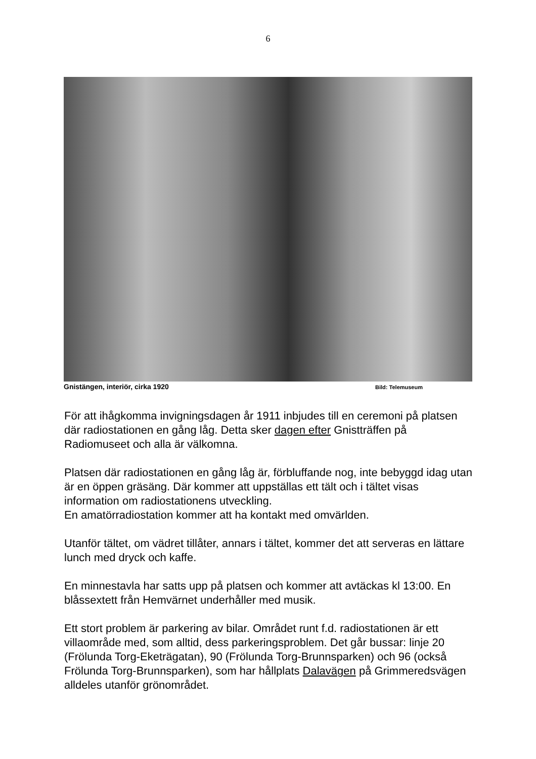6
Gnistängen, interiör, cirka 1920 Bild: Telemuseum
För att ihågkomma invigningsdagen år 1911 inbjudes till en ceremoni på platsen där radiostationen en gång låg. Detta sker dagen efter Gnistträffen på Radiomuseet och alla är välkomna.
Platsen där radiostationen en gång låg är, förbluffande nog, inte bebyggd idag utan är en öppen gräsäng. Där kommer att uppställas ett tält och i tältet visas information om radiostationens utveckling.
En amatörradiostation kommer att ha kontakt med omvärlden.
Utanför tältet, om vädret tillåter, annars i tältet, kommer det att serveras en lättare lunch med dryck och kaffe.
En minnestavla har satts upp på platsen och kommer att avtäckas kl 13:00. En blåssextett från Hemvärnet underhåller med musik.
Ett stort problem är parkering av bilar. Området runt f.d. radiostationen är ett villaområde med, som alltid, dess parkeringsproblem. Det går bussar: linje 20 (Frölunda Torg-Eketrägatan), 90 (Frölunda Torg-Brunnsparken) och 96 (också Frölunda Torg-Brunnsparken), som har hållplats Dalavägen på Grimmeredsvägen alldeles utanför grönområdet.